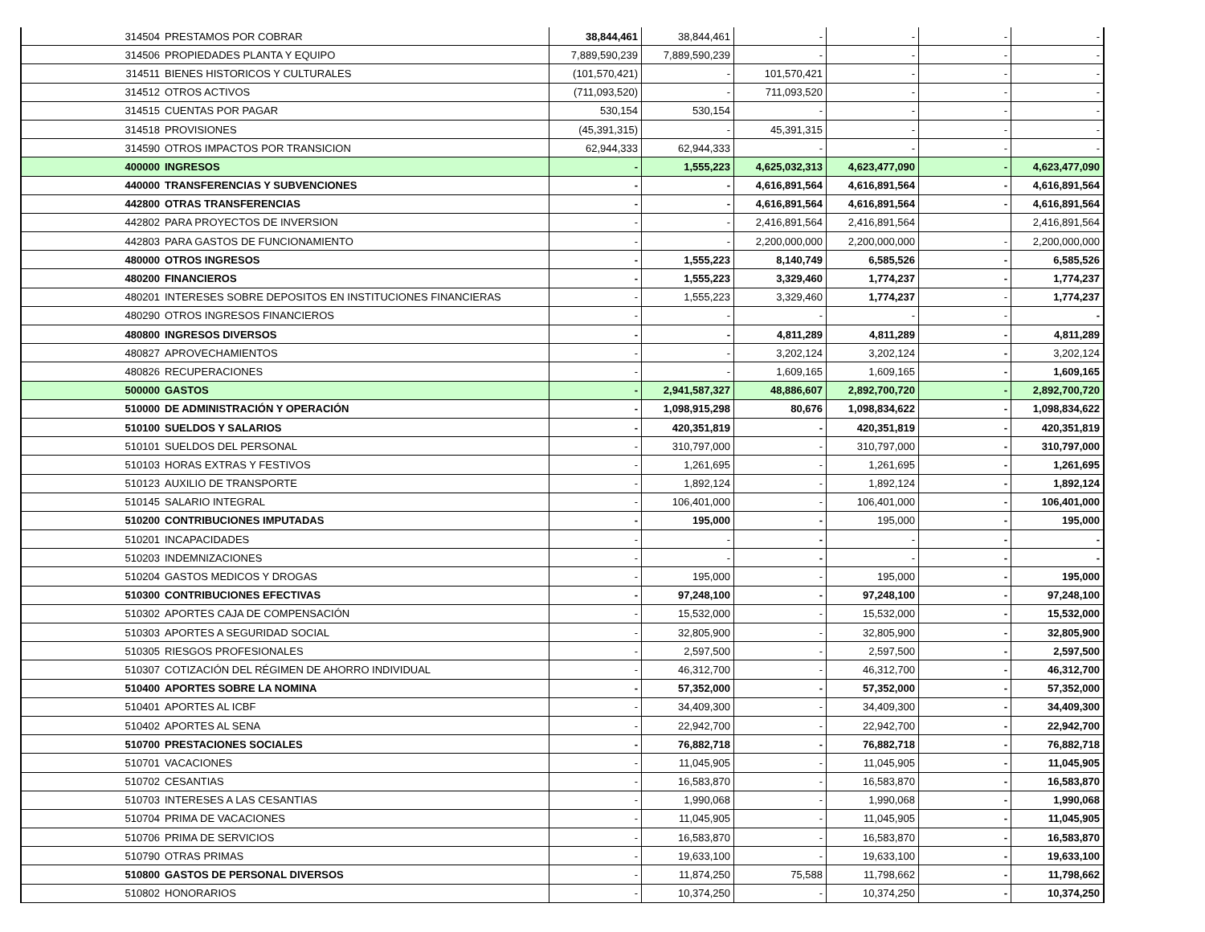| 314504 | PRESTAMOS POR COBRAR | 38,844,461 | 38,844,461 | - | - | - | - |
| 314506 | PROPIEDADES PLANTA Y EQUIPO | 7,889,590,239 | 7,889,590,239 | - | - | - | - |
| 314511 | BIENES HISTORICOS Y CULTURALES | (101,570,421) | - | 101,570,421 | - | - | - |
| 314512 | OTROS ACTIVOS | (711,093,520) | - | 711,093,520 | - | - | - |
| 314515 | CUENTAS POR PAGAR | 530,154 | 530,154 | - | - | - | - |
| 314518 | PROVISIONES | (45,391,315) | - | 45,391,315 | - | - | - |
| 314590 | OTROS IMPACTOS POR TRANSICION | 62,944,333 | 62,944,333 | - | - | - | - |
| 400000 | INGRESOS | - | 1,555,223 | 4,625,032,313 | 4,623,477,090 | - | 4,623,477,090 |
| 440000 | TRANSFERENCIAS Y SUBVENCIONES | - | - | 4,616,891,564 | 4,616,891,564 | - | 4,616,891,564 |
| 442800 | OTRAS TRANSFERENCIAS | - | - | 4,616,891,564 | 4,616,891,564 | - | 4,616,891,564 |
| 442802 | PARA PROYECTOS DE INVERSION | - | - | 2,416,891,564 | 2,416,891,564 | | 2,416,891,564 |
| 442803 | PARA GASTOS DE FUNCIONAMIENTO | - | - | 2,200,000,000 | 2,200,000,000 | - | 2,200,000,000 |
| 480000 | OTROS INGRESOS | - | 1,555,223 | 8,140,749 | 6,585,526 | - | 6,585,526 |
| 480200 | FINANCIEROS | - | 1,555,223 | 3,329,460 | 1,774,237 | - | 1,774,237 |
| 480201 | INTERESES SOBRE DEPOSITOS EN INSTITUCIONES FINANCIERAS | - | 1,555,223 | 3,329,460 | 1,774,237 | - | 1,774,237 |
| 480290 | OTROS INGRESOS FINANCIEROS | - | - | - | - | - | - |
| 480800 | INGRESOS DIVERSOS | - | - | 4,811,289 | 4,811,289 | - | 4,811,289 |
| 480827 | APROVECHAMIENTOS | - | - | 3,202,124 | 3,202,124 | - | 3,202,124 |
| 480826 | RECUPERACIONES | - | - | 1,609,165 | 1,609,165 | - | 1,609,165 |
| 500000 | GASTOS | - | 2,941,587,327 | 48,886,607 | 2,892,700,720 | - | 2,892,700,720 |
| 510000 | DE ADMINISTRACIÓN Y OPERACIÓN | - | 1,098,915,298 | 80,676 | 1,098,834,622 | - | 1,098,834,622 |
| 510100 | SUELDOS Y SALARIOS | - | 420,351,819 | - | 420,351,819 | - | 420,351,819 |
| 510101 | SUELDOS DEL PERSONAL | - | 310,797,000 | - | 310,797,000 | - | 310,797,000 |
| 510103 | HORAS EXTRAS Y FESTIVOS | - | 1,261,695 | - | 1,261,695 | - | 1,261,695 |
| 510123 | AUXILIO DE TRANSPORTE | - | 1,892,124 | - | 1,892,124 | - | 1,892,124 |
| 510145 | SALARIO INTEGRAL | - | 106,401,000 | - | 106,401,000 | - | 106,401,000 |
| 510200 | CONTRIBUCIONES IMPUTADAS | - | 195,000 | - | 195,000 | - | 195,000 |
| 510201 | INCAPACIDADES | - | - | - | - | - | - |
| 510203 | INDEMNIZACIONES | - | - | - | - | - | - |
| 510204 | GASTOS MEDICOS Y DROGAS | - | 195,000 | - | 195,000 | - | 195,000 |
| 510300 | CONTRIBUCIONES EFECTIVAS | - | 97,248,100 | - | 97,248,100 | - | 97,248,100 |
| 510302 | APORTES CAJA DE COMPENSACIÓN | - | 15,532,000 | - | 15,532,000 | - | 15,532,000 |
| 510303 | APORTES A SEGURIDAD SOCIAL | - | 32,805,900 | - | 32,805,900 | - | 32,805,900 |
| 510305 | RIESGOS PROFESIONALES | - | 2,597,500 | - | 2,597,500 | - | 2,597,500 |
| 510307 | COTIZACIÓN DEL RÉGIMEN DE AHORRO INDIVIDUAL | - | 46,312,700 | - | 46,312,700 | - | 46,312,700 |
| 510400 | APORTES SOBRE LA NOMINA | - | 57,352,000 | - | 57,352,000 | - | 57,352,000 |
| 510401 | APORTES AL ICBF | - | 34,409,300 | - | 34,409,300 | - | 34,409,300 |
| 510402 | APORTES AL SENA | - | 22,942,700 | - | 22,942,700 | - | 22,942,700 |
| 510700 | PRESTACIONES SOCIALES | - | 76,882,718 | - | 76,882,718 | - | 76,882,718 |
| 510701 | VACACIONES | - | 11,045,905 | - | 11,045,905 | - | 11,045,905 |
| 510702 | CESANTIAS | - | 16,583,870 | - | 16,583,870 | - | 16,583,870 |
| 510703 | INTERESES A LAS CESANTIAS | - | 1,990,068 | - | 1,990,068 | - | 1,990,068 |
| 510704 | PRIMA DE VACACIONES | - | 11,045,905 | - | 11,045,905 | - | 11,045,905 |
| 510706 | PRIMA DE SERVICIOS | - | 16,583,870 | - | 16,583,870 | - | 16,583,870 |
| 510790 | OTRAS PRIMAS | - | 19,633,100 | - | 19,633,100 | - | 19,633,100 |
| 510800 | GASTOS DE PERSONAL DIVERSOS | - | 11,874,250 | 75,588 | 11,798,662 | - | 11,798,662 |
| 510802 | HONORARIOS | - | 10,374,250 | - | 10,374,250 | - | 10,374,250 |